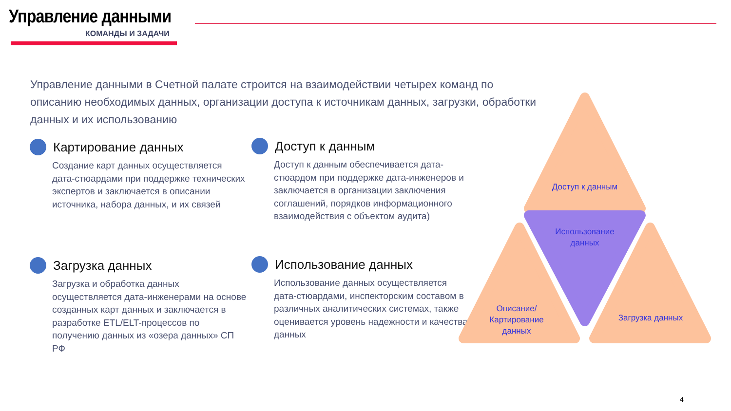Управление данными
КОМАНДЫ И ЗАДАЧИ
Управление данными в Счетной палате строится на взаимодействии четырех команд по описанию необходимых данных, организации доступа к источникам данных, загрузки, обработки данных и их использованию
Картирование данных
Создание карт данных осуществляется дата-стюардами при поддержке технических экспертов и заключается в описании источника, набора данных, и их связей
Доступ к данным
Доступ к данным обеспечивается дата-стюардом при поддержке дата-инженеров и заключается в организации заключения соглашений, порядков информационного взаимодействия с объектом аудита)
Загрузка данных
Загрузка и обработка данных осуществляется дата-инженерами на основе созданных карт данных и заключается в разработке ETL/ELT-процессов по получению данных из «озера данных» СП РФ
Использование данных
Использование данных осуществляется дата-стюардами, инспекторским составом в различных аналитических системах, также оценивается уровень надежности и качества данных
Доступ к данным
Использование данных
Описание/ Картирование данных
Загрузка данных
4